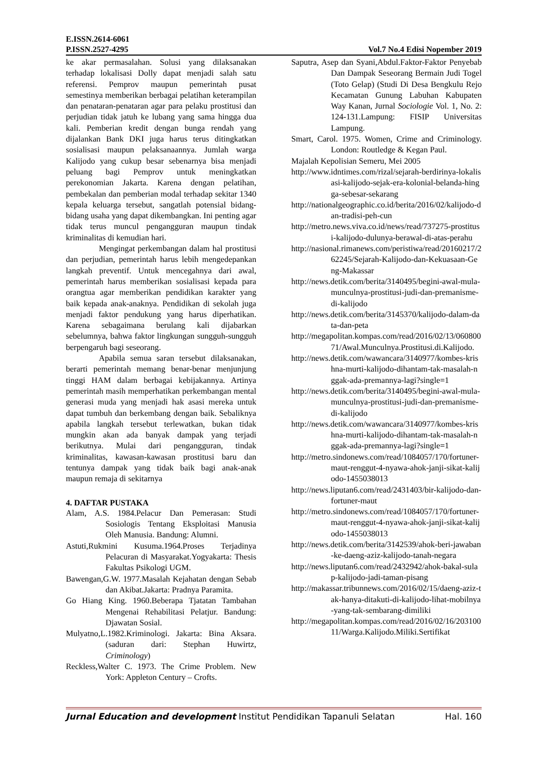E.ISSN.2614-6061
P.ISSN.2527-4295 Vol.7 No.4 Edisi Nopember 2019
ke akar permasalahan. Solusi yang dilaksanakan terhadap lokalisasi Dolly dapat menjadi salah satu referensi. Pemprov maupun pemerintah pusat semestinya memberikan berbagai pelatihan keterampilan dan penataran-penataran agar para pelaku prostitusi dan perjudian tidak jatuh ke lubang yang sama hingga dua kali. Pemberian kredit dengan bunga rendah yang dijalankan Bank DKI juga harus terus ditingkatkan sosialisasi maupun pelaksanaannya. Jumlah warga Kalijodo yang cukup besar sebenarnya bisa menjadi peluang bagi Pemprov untuk meningkatkan perekonomian Jakarta. Karena dengan pelatihan, pembekalan dan pemberian modal terhadap sekitar 1340 kepala keluarga tersebut, sangatlah potensial bidang-bidang usaha yang dapat dikembangkan. Ini penting agar tidak terus muncul pengangguran maupun tindak kriminalitas di kemudian hari.
Mengingat perkembangan dalam hal prostitusi dan perjudian, pemerintah harus lebih mengedepankan langkah preventif. Untuk mencegahnya dari awal, pemerintah harus memberikan sosialisasi kepada para orangtua agar memberikan pendidikan karakter yang baik kepada anak-anaknya. Pendidikan di sekolah juga menjadi faktor pendukung yang harus diperhatikan. Karena sebagaimana berulang kali dijabarkan sebelumnya, bahwa faktor lingkungan sungguh-sungguh berpengaruh bagi seseorang.
Apabila semua saran tersebut dilaksanakan, berarti pemerintah memang benar-benar menjunjung tinggi HAM dalam berbagai kebijakannya. Artinya pemerintah masih memperhatikan perkembangan mental generasi muda yang menjadi hak asasi mereka untuk dapat tumbuh dan berkembang dengan baik. Sebaliknya apabila langkah tersebut terlewatkan, bukan tidak mungkin akan ada banyak dampak yang terjadi berikutnya. Mulai dari pengangguran, tindak kriminalitas, kawasan-kawasan prostitusi baru dan tentunya dampak yang tidak baik bagi anak-anak maupun remaja di sekitarnya
4. DAFTAR PUSTAKA
Alam, A.S. 1984.Pelacur Dan Pemerasan: Studi Sosiologis Tentang Eksploitasi Manusia Oleh Manusia. Bandung: Alumni.
Astuti,Rukmini Kusuma.1964.Proses Terjadinya Pelacuran di Masyarakat.Yogyakarta: Thesis Fakultas Psikologi UGM.
Bawengan,G.W. 1977.Masalah Kejahatan dengan Sebab dan Akibat.Jakarta: Pradnya Paramita.
Go Hiang King. 1960.Beberapa Tjatatan Tambahan Mengenai Rehabilitasi Pelatjur. Bandung: Djawatan Sosial.
Mulyatno,L.1982.Kriminologi. Jakarta: Bina Aksara. (saduran dari: Stephan Huwirtz, Criminology)
Reckless,Walter C. 1973. The Crime Problem. New York: Appleton Century – Crofts.
Saputra, Asep dan Syani,Abdul.Faktor-Faktor Penyebab Dan Dampak Seseorang Bermain Judi Togel (Toto Gelap) (Studi Di Desa Bengkulu Rejo Kecamatan Gunung Labuhan Kabupaten Way Kanan, Jurnal Sociologie Vol. 1, No. 2: 124-131.Lampung: FISIP Universitas Lampung.
Smart, Carol. 1975. Women, Crime and Criminology. London: Routledge & Kegan Paul.
Majalah Kepolisian Semeru, Mei 2005
http://www.idntimes.com/rizal/sejarah-berdirinya-lokalisasi-kalijodo-sejak-era-kolonial-belanda-hingga-sebesar-sekarang
http://nationalgeographic.co.id/berita/2016/02/kalijodo-dan-tradisi-peh-cun
http://metro.news.viva.co.id/news/read/737275-prostitusi-kalijodo-dulunya-berawal-di-atas-perahu
http://nasional.rimanews.com/peristiwa/read/20160217/262245/Sejarah-Kalijodo-dan-Kekuasaan-Geng-Makassar
http://news.detik.com/berita/3140495/begini-awal-mula-munculnya-prostitusi-judi-dan-premanisme-di-kalijodo
http://news.detik.com/berita/3145370/kalijodo-dalam-data-dan-peta
http://megapolitan.kompas.com/read/2016/02/13/06080071/Awal.Munculnya.Prostitusi.di.Kalijodo.
http://news.detik.com/wawancara/3140977/kombes-krishna-murti-kalijodo-dihantam-tak-masalah-nggak-ada-premannya-lagi?single=1
http://news.detik.com/berita/3140495/begini-awal-mula-munculnya-prostitusi-judi-dan-premanisme-di-kalijodo
http://news.detik.com/wawancara/3140977/kombes-krishna-murti-kalijodo-dihantam-tak-masalah-nggak-ada-premannya-lagi?single=1
http://metro.sindonews.com/read/1084057/170/fortuner-maut-renggut-4-nyawa-ahok-janji-sikat-kalijodo-1455038013
http://news.liputan6.com/read/2431403/bir-kalijodo-dan-fortuner-maut
http://metro.sindonews.com/read/1084057/170/fortuner-maut-renggut-4-nyawa-ahok-janji-sikat-kalijodo-1455038013
http://news.detik.com/berita/3142539/ahok-beri-jawaban-ke-daeng-aziz-kalijodo-tanah-negara
http://news.liputan6.com/read/2432942/ahok-bakal-sulap-kalijodo-jadi-taman-pisang
http://makassar.tribunnews.com/2016/02/15/daeng-aziz-tak-hanya-ditakuti-di-kalijodo-lihat-mobilnya-yang-tak-sembarang-dimiliki
http://megapolitan.kompas.com/read/2016/02/16/20310011/Warga.Kalijodo.Miliki.Sertifikat
Jurnal Education and development Institut Pendidikan Tapanuli Selatan Hal. 160